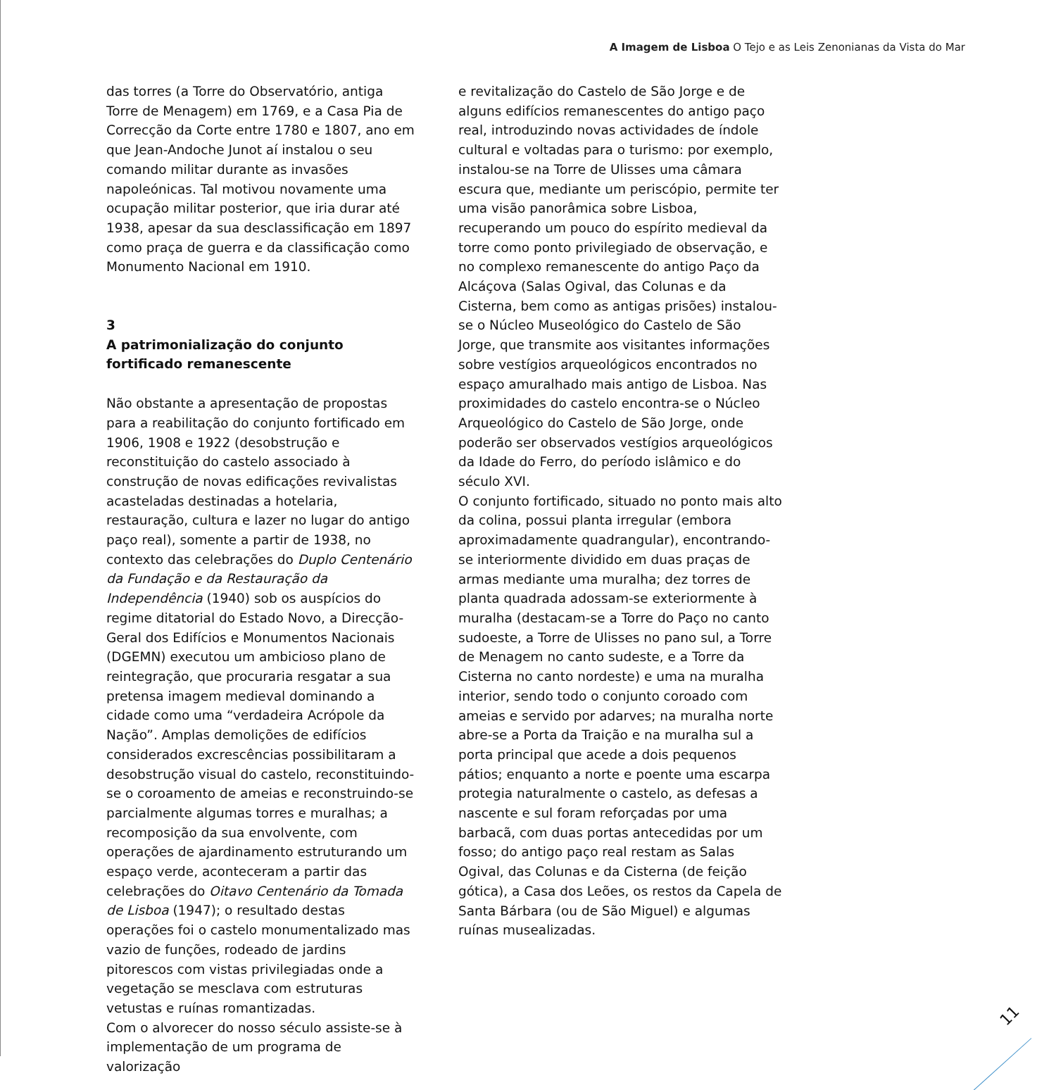A Imagem de Lisboa O Tejo e as Leis Zenonianas da Vista do Mar
das torres (a Torre do Observatório, antiga Torre de Menagem) em 1769, e a Casa Pia de Correcção da Corte entre 1780 e 1807, ano em que Jean-Andoche Junot aí instalou o seu comando militar durante as invasões napoleónicas. Tal motivou novamente uma ocupação militar posterior, que iria durar até 1938, apesar da sua desclassificação em 1897 como praça de guerra e da classificação como Monumento Nacional em 1910.
3
A patrimonialização do conjunto fortificado remanescente
Não obstante a apresentação de propostas para a reabilitação do conjunto fortificado em 1906, 1908 e 1922 (desobstrução e reconstituição do castelo associado à construção de novas edificações revivalistas acasteladas destinadas a hotelaria, restauração, cultura e lazer no lugar do antigo paço real), somente a partir de 1938, no contexto das celebrações do Duplo Centenário da Fundação e da Restauração da Independência (1940) sob os auspícios do regime ditatorial do Estado Novo, a Direcção-Geral dos Edifícios e Monumentos Nacionais (DGEMN) executou um ambicioso plano de reintegração, que procuraria resgatar a sua pretensa imagem medieval dominando a cidade como uma “verdadeira Acrópole da Nação”. Amplas demolições de edifícios considerados excrescências possibilitaram a desobstrução visual do castelo, reconstituindo-se o coroamento de ameias e reconstruindo-se parcialmente algumas torres e muralhas; a recomposição da sua envolvente, com operações de ajardinamento estruturando um espaço verde, aconteceram a partir das celebrações do Oitavo Centenário da Tomada de Lisboa (1947); o resultado destas operações foi o castelo monumentalizado mas vazio de funções, rodeado de jardins pitorescos com vistas privilegiadas onde a vegetação se mesclava com estruturas vetustas e ruínas romantizadas.
Com o alvorecer do nosso século assiste-se à implementação de um programa de valorização
e revitalização do Castelo de São Jorge e de alguns edifícios remanescentes do antigo paço real, introduzindo novas actividades de índole cultural e voltadas para o turismo: por exemplo, instalou-se na Torre de Ulisses uma câmara escura que, mediante um periscópio, permite ter uma visão panorâmica sobre Lisboa, recuperando um pouco do espírito medieval da torre como ponto privilegiado de observação, e no complexo remanescente do antigo Paço da Alcáçova (Salas Ogival, das Colunas e da Cisterna, bem como as antigas prisões) instalou-se o Núcleo Museológico do Castelo de São Jorge, que transmite aos visitantes informações sobre vestígios arqueológicos encontrados no espaço amuralhado mais antigo de Lisboa. Nas proximidades do castelo encontra-se o Núcleo Arqueológico do Castelo de São Jorge, onde poderão ser observados vestígios arqueológicos da Idade do Ferro, do período islâmico e do século XVI.
O conjunto fortificado, situado no ponto mais alto da colina, possui planta irregular (embora aproximadamente quadrangular), encontrando-se interiormente dividido em duas praças de armas mediante uma muralha; dez torres de planta quadrada adossam-se exteriormente à muralha (destacam-se a Torre do Paço no canto sudoeste, a Torre de Ulisses no pano sul, a Torre de Menagem no canto sudeste, e a Torre da Cisterna no canto nordeste) e uma na muralha interior, sendo todo o conjunto coroado com ameias e servido por adarves; na muralha norte abre-se a Porta da Traição e na muralha sul a porta principal que acede a dois pequenos pátios; enquanto a norte e poente uma escarpa protegia naturalmente o castelo, as defesas a nascente e sul foram reforçadas por uma barbacã, com duas portas antecedidas por um fosso; do antigo paço real restam as Salas Ogival, das Colunas e da Cisterna (de feição gótica), a Casa dos Leões, os restos da Capela de Santa Bárbara (ou de São Miguel) e algumas ruínas musealizadas.
11